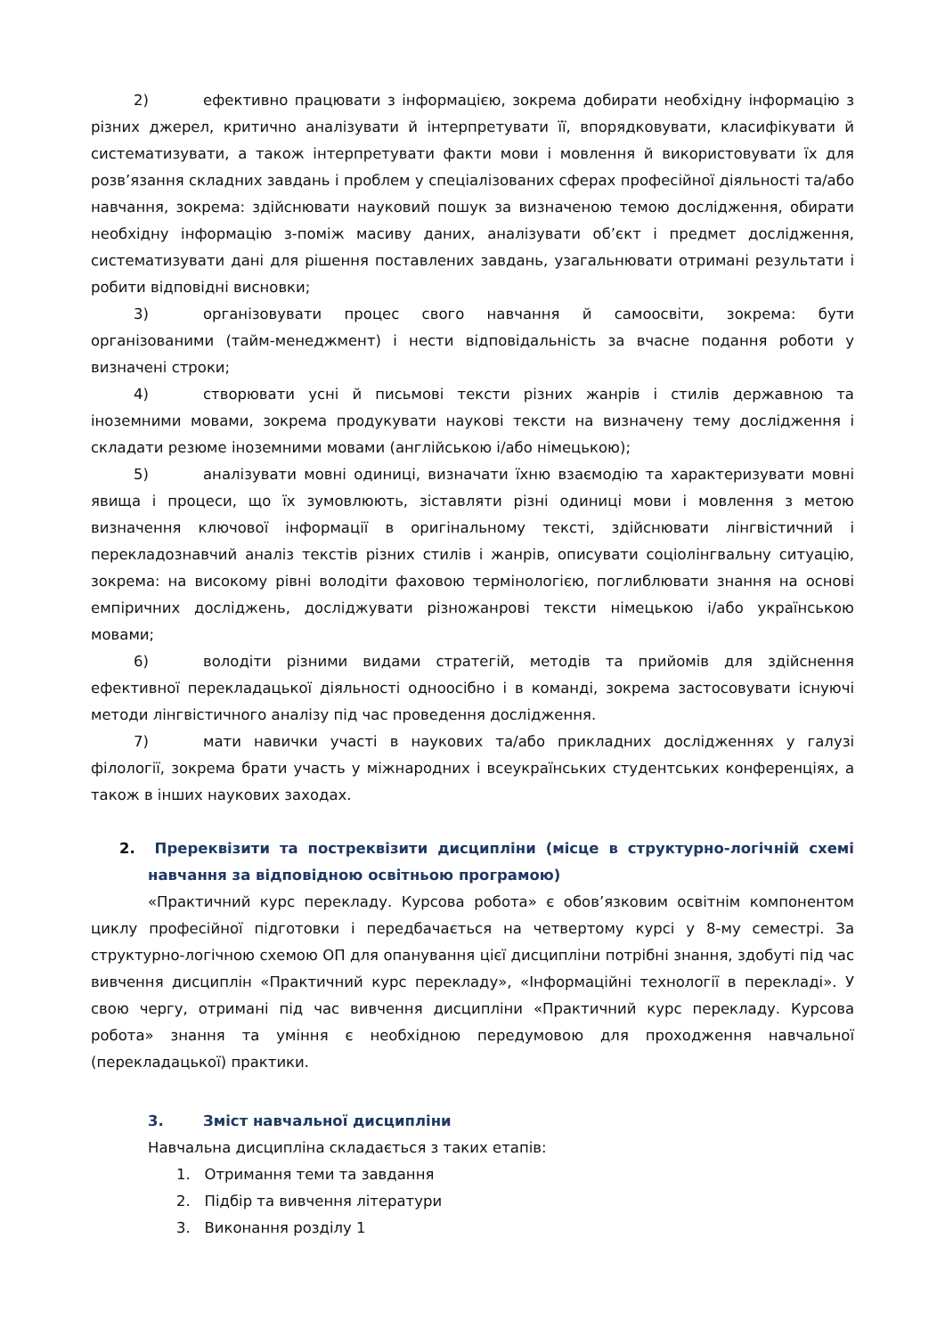2) ефективно працювати з інформацією, зокрема добирати необхідну інформацію з різних джерел, критично аналізувати й інтерпретувати її, впорядковувати, класифікувати й систематизувати, а також інтерпретувати факти мови і мовлення й використовувати їх для розв’язання складних завдань і проблем у спеціалізованих сферах професійної діяльності та/або навчання, зокрема: здійснювати науковий пошук за визначеною темою дослідження, обирати необхідну інформацію з-поміж масиву даних, аналізувати об’єкт і предмет дослідження, систематизувати дані для рішення поставлених завдань, узагальнювати отримані результати і робити відповідні висновки;
3) організовувати процес свого навчання й самоосвіти, зокрема: бути організованими (тайм-менеджмент) і нести відповідальність за вчасне подання роботи у визначені строки;
4) створювати усні й письмові тексти різних жанрів і стилів державною та іноземними мовами, зокрема продукувати наукові тексти на визначену тему дослідження і складати резюме іноземними мовами (англійською і/або німецькою);
5) аналізувати мовні одиниці, визначати їхню взаємодію та характеризувати мовні явища і процеси, що їх зумовлюють, зіставляти різні одиниці мови і мовлення з метою визначення ключової інформації в оригінальному тексті, здійснювати лінгвістичний і перекладознавчий аналіз текстів різних стилів і жанрів, описувати соціолінгвальну ситуацію, зокрема: на високому рівні володіти фаховою термінологією, поглиблювати знання на основі емпіричних досліджень, досліджувати різножанрові тексти німецькою і/або українською мовами;
6) володіти різними видами стратегій, методів та прийомів для здійснення ефективної перекладацької діяльності одноосібно і в команді, зокрема застосовувати існуючі методи лінгвістичного аналізу під час проведення дослідження.
7) мати навички участі в наукових та/або прикладних дослідженнях у галузі філології, зокрема брати участь у міжнародних і всеукраїнських студентських конференціях, а також в інших наукових заходах.
2. Пререквізити та постреквізити дисципліни (місце в структурно-логічній схемі навчання за відповідною освітньою програмою)
«Практичний курс перекладу. Курсова робота» є обов’язковим освітнім компонентом циклу професійної підготовки і передбачається на четвертому курсі у 8-му семестрі. За структурно-логічною схемою ОП для опанування цієї дисципліни потрібні знання, здобуті під час вивчення дисциплін «Практичний курс перекладу», «Інформаційні технології в перекладі». У свою чергу, отримані під час вивчення дисципліни «Практичний курс перекладу. Курсова робота» знання та уміння є необхідною передумовою для проходження навчальної (перекладацької) практики.
3. Зміст навчальної дисципліни
Навчальна дисципліна складається з таких етапів:
1. Отримання теми та завдання
2. Підбір та вивчення літератури
3. Виконання розділу 1